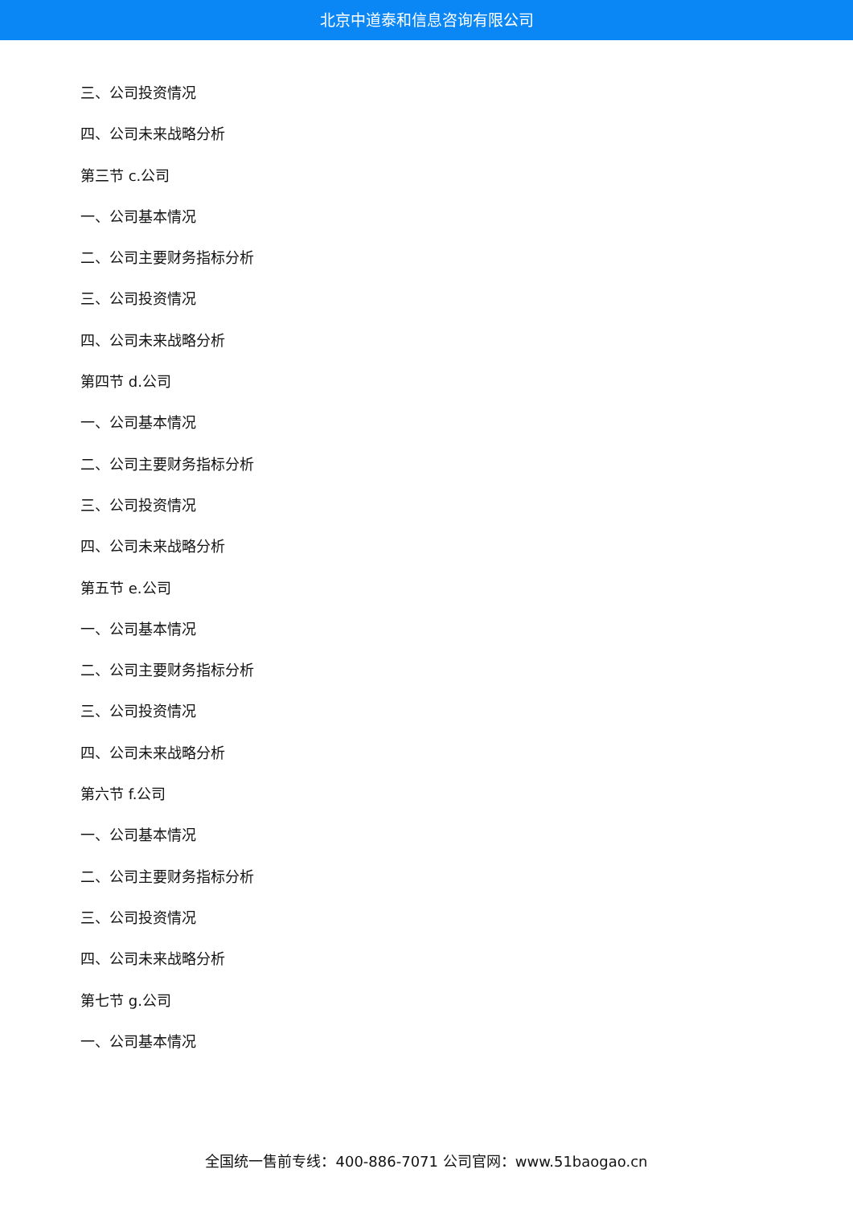北京中道泰和信息咨询有限公司
三、公司投资情况
四、公司未来战略分析
第三节 c.公司
一、公司基本情况
二、公司主要财务指标分析
三、公司投资情况
四、公司未来战略分析
第四节 d.公司
一、公司基本情况
二、公司主要财务指标分析
三、公司投资情况
四、公司未来战略分析
第五节 e.公司
一、公司基本情况
二、公司主要财务指标分析
三、公司投资情况
四、公司未来战略分析
第六节 f.公司
一、公司基本情况
二、公司主要财务指标分析
三、公司投资情况
四、公司未来战略分析
第七节 g.公司
一、公司基本情况
全国统一售前专线：400-886-7071 公司官网：www.51baogao.cn